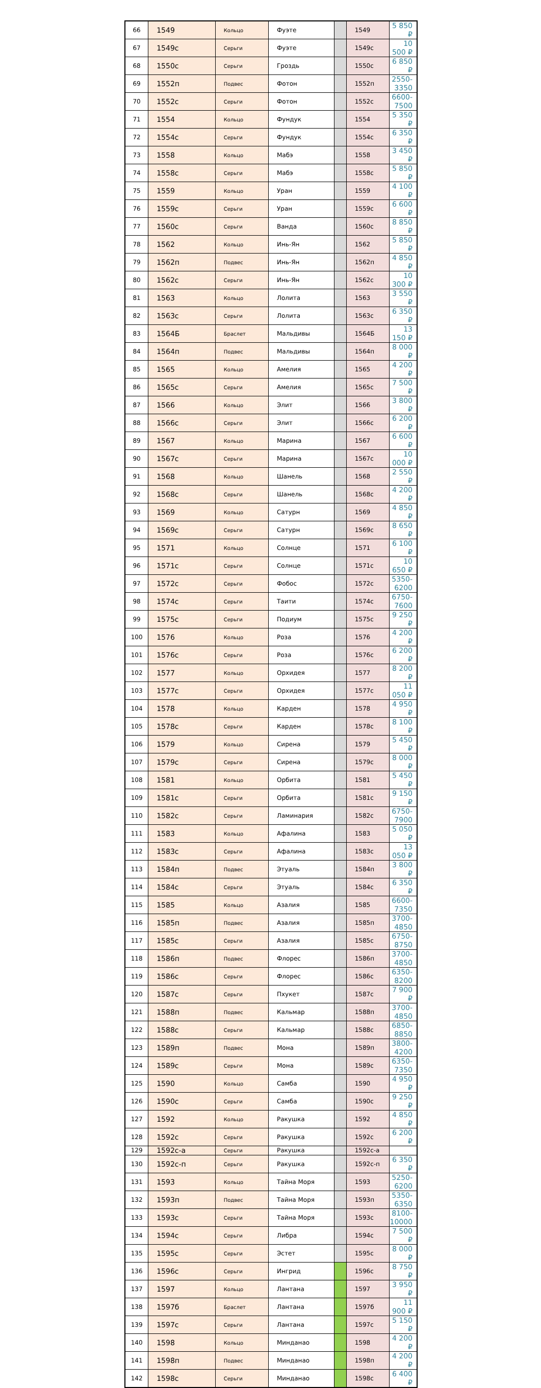| 66 | 1549 | Кольцо | Фуэте | | 1549 | 5 850 ₽ |
| 67 | 1549с | Серьги | Фуэте | | 1549с | 10 500 ₽ |
| 68 | 1550с | Серьги | Гроздь | | 1550с | 6 850 ₽ |
| 69 | 1552п | Подвес | Фотон | | 1552п | 2550-3350 |
| 70 | 1552с | Серьги | Фотон | | 1552с | 6600-7500 |
| 71 | 1554 | Кольцо | Фундук | | 1554 | 5 350 ₽ |
| 72 | 1554с | Серьги | Фундук | | 1554с | 6 350 ₽ |
| 73 | 1558 | Кольцо | Мабэ | | 1558 | 3 450 ₽ |
| 74 | 1558с | Серьги | Мабэ | | 1558с | 5 850 ₽ |
| 75 | 1559 | Кольцо | Уран | | 1559 | 4 100 ₽ |
| 76 | 1559с | Серьги | Уран | | 1559с | 6 600 ₽ |
| 77 | 1560с | Серьги | Ванда | | 1560с | 8 850 ₽ |
| 78 | 1562 | Кольцо | Инь-Ян | | 1562 | 5 850 ₽ |
| 79 | 1562п | Подвес | Инь-Ян | | 1562п | 4 850 ₽ |
| 80 | 1562с | Серьги | Инь-Ян | | 1562с | 10 300 ₽ |
| 81 | 1563 | Кольцо | Лолита | | 1563 | 3 550 ₽ |
| 82 | 1563с | Серьги | Лолита | | 1563с | 6 350 ₽ |
| 83 | 1564Б | Браслет | Мальдивы | | 1564Б | 13 150 ₽ |
| 84 | 1564п | Подвес | Мальдивы | | 1564п | 8 000 ₽ |
| 85 | 1565 | Кольцо | Амелия | | 1565 | 4 200 ₽ |
| 86 | 1565с | Серьги | Амелия | | 1565с | 7 500 ₽ |
| 87 | 1566 | Кольцо | Элит | | 1566 | 3 800 ₽ |
| 88 | 1566с | Серьги | Элит | | 1566с | 6 200 ₽ |
| 89 | 1567 | Кольцо | Марина | | 1567 | 6 600 ₽ |
| 90 | 1567с | Серьги | Марина | | 1567с | 10 000 ₽ |
| 91 | 1568 | Кольцо | Шанель | | 1568 | 2 550 ₽ |
| 92 | 1568с | Серьги | Шанель | | 1568с | 4 200 ₽ |
| 93 | 1569 | Кольцо | Сатурн | | 1569 | 4 850 ₽ |
| 94 | 1569с | Серьги | Сатурн | | 1569с | 8 650 ₽ |
| 95 | 1571 | Кольцо | Солнце | | 1571 | 6 100 ₽ |
| 96 | 1571с | Серьги | Солнце | | 1571с | 10 650 ₽ |
| 97 | 1572с | Серьги | Фобос | | 1572с | 5350-6200 |
| 98 | 1574с | Серьги | Таити | | 1574с | 6750-7600 |
| 99 | 1575с | Серьги | Подиум | | 1575с | 9 250 ₽ |
| 100 | 1576 | Кольцо | Роза | | 1576 | 4 200 ₽ |
| 101 | 1576с | Серьги | Роза | | 1576с | 6 200 ₽ |
| 102 | 1577 | Кольцо | Орхидея | | 1577 | 8 200 ₽ |
| 103 | 1577с | Серьги | Орхидея | | 1577с | 11 050 ₽ |
| 104 | 1578 | Кольцо | Карден | | 1578 | 4 950 ₽ |
| 105 | 1578с | Серьги | Карден | | 1578с | 8 100 ₽ |
| 106 | 1579 | Кольцо | Сирена | | 1579 | 5 450 ₽ |
| 107 | 1579с | Серьги | Сирена | | 1579с | 8 000 ₽ |
| 108 | 1581 | Кольцо | Орбита | | 1581 | 5 450 ₽ |
| 109 | 1581с | Серьги | Орбита | | 1581с | 9 150 ₽ |
| 110 | 1582с | Серьги | Ламинария | | 1582с | 6750-7900 |
| 111 | 1583 | Кольцо | Афалина | | 1583 | 5 050 ₽ |
| 112 | 1583с | Серьги | Афалина | | 1583с | 13 050 ₽ |
| 113 | 1584п | Подвес | Этуаль | | 1584п | 3 800 ₽ |
| 114 | 1584с | Серьги | Этуаль | | 1584с | 6 350 ₽ |
| 115 | 1585 | Кольцо | Азалия | | 1585 | 6600-7350 |
| 116 | 1585п | Подвес | Азалия | | 1585п | 3700-4850 |
| 117 | 1585с | Серьги | Азалия | | 1585с | 6750-8750 |
| 118 | 1586п | Подвес | Флорес | | 1586п | 3700-4850 |
| 119 | 1586с | Серьги | Флорес | | 1586с | 6350-8200 |
| 120 | 1587с | Серьги | Пхукет | | 1587с | 7 900 ₽ |
| 121 | 1588п | Подвес | Кальмар | | 1588п | 3700-4850 |
| 122 | 1588с | Серьги | Кальмар | | 1588с | 6850-8850 |
| 123 | 1589п | Подвес | Мона | | 1589п | 3800-4200 |
| 124 | 1589с | Серьги | Мона | | 1589с | 6350-7350 |
| 125 | 1590 | Кольцо | Самба | | 1590 | 4 950 ₽ |
| 126 | 1590с | Серьги | Самба | | 1590с | 9 250 ₽ |
| 127 | 1592 | Кольцо | Ракушка | | 1592 | 4 850 ₽ |
| 128 | 1592с | Серьги | Ракушка | | 1592с | 6 200 ₽ |
| 129 | 1592с-а | Серьги | Ракушка | | 1592с-а | |
| 130 | 1592с-п | Серьги | Ракушка | | 1592с-п | 6 350 ₽ |
| 131 | 1593 | Кольцо | Тайна Моря | | 1593 | 5250-6200 |
| 132 | 1593п | Подвес | Тайна Моря | | 1593п | 5350-6350 |
| 133 | 1593с | Серьги | Тайна Моря | | 1593с | 8100-10000 |
| 134 | 1594с | Серьги | Либра | | 1594с | 7 500 ₽ |
| 135 | 1595с | Серьги | Эстет | | 1595с | 8 000 ₽ |
| 136 | 1596с | Серьги | Ингрид | | 1596с | 8 750 ₽ |
| 137 | 1597 | Кольцо | Лантана | | 1597 | 3 950 ₽ |
| 138 | 1597б | Браслет | Лантана | | 1597б | 11 900 ₽ |
| 139 | 1597с | Серьги | Лантана | | 1597с | 5 150 ₽ |
| 140 | 1598 | Кольцо | Минданао | | 1598 | 4 200 ₽ |
| 141 | 1598п | Подвес | Минданао | | 1598п | 4 200 ₽ |
| 142 | 1598с | Серьги | Минданао | | 1598с | 6 400 ₽ |